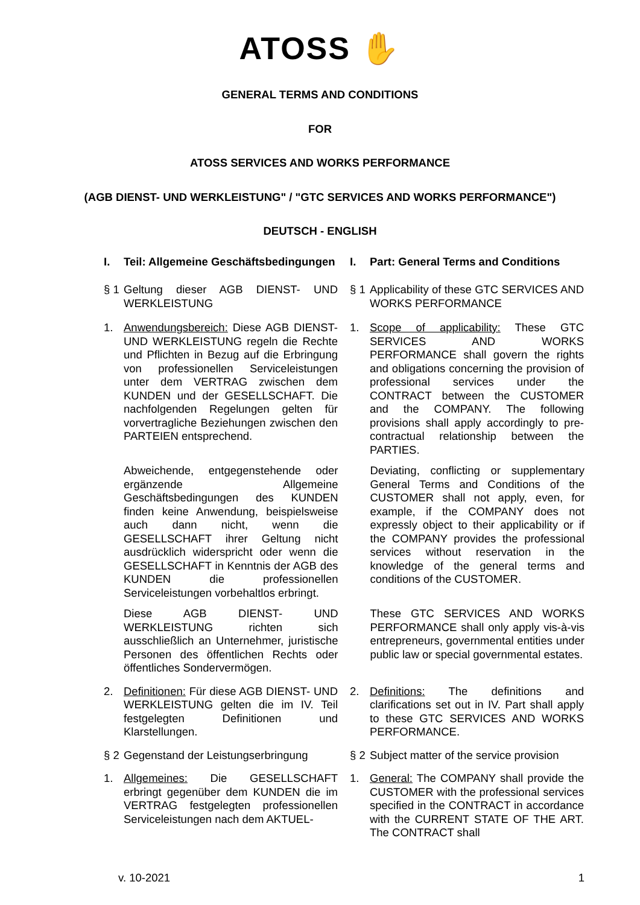ATOSS ✋
GENERAL TERMS AND CONDITIONS
FOR
ATOSS SERVICES AND WORKS PERFORMANCE
(AGB DIENST- UND WERKLEISTUNG" / "GTC SERVICES AND WORKS PERFORMANCE")
DEUTSCH - ENGLISH
I. Teil: Allgemeine Geschäftsbedingungen
I. Part: General Terms and Conditions
§ 1 Geltung dieser AGB DIENST- UND WERKLEISTUNG
§ 1 Applicability of these GTC SERVICES AND WORKS PERFORMANCE
1. Anwendungsbereich: Diese AGB DIENST- UND WERKLEISTUNG regeln die Rechte und Pflichten in Bezug auf die Erbringung von professionellen Serviceleistungen unter dem VERTRAG zwischen dem KUNDEN und der GESELLSCHAFT. Die nachfolgenden Regelungen gelten für vorvertragliche Beziehungen zwischen den PARTEIEN entsprechend.
1. Scope of applicability: These GTC SERVICES AND WORKS PERFORMANCE shall govern the rights and obligations concerning the provision of professional services under the CONTRACT between the CUSTOMER and the COMPANY. The following provisions shall apply accordingly to pre-contractual relationship between the PARTIES.
Abweichende, entgegenstehende oder ergänzende Allgemeine Geschäftsbedingungen des KUNDEN finden keine Anwendung, beispielsweise auch dann nicht, wenn die GESELLSCHAFT ihrer Geltung nicht ausdrücklich widerspricht oder wenn die GESELLSCHAFT in Kenntnis der AGB des KUNDEN die professionellen Serviceleistungen vorbehaltlos erbringt.
Deviating, conflicting or supplementary General Terms and Conditions of the CUSTOMER shall not apply, even, for example, if the COMPANY does not expressly object to their applicability or if the COMPANY provides the professional services without reservation in the knowledge of the general terms and conditions of the CUSTOMER.
Diese AGB DIENST- UND WERKLEISTUNG richten sich ausschließlich an Unternehmer, juristische Personen des öffentlichen Rechts oder öffentliches Sondervermögen.
These GTC SERVICES AND WORKS PERFORMANCE shall only apply vis-à-vis entrepreneurs, governmental entities under public law or special governmental estates.
2. Definitionen: Für diese AGB DIENST- UND WERKLEISTUNG gelten die im IV. Teil festgelegten Definitionen und Klarstellungen.
2. Definitions: The definitions and clarifications set out in IV. Part shall apply to these GTC SERVICES AND WORKS PERFORMANCE.
§ 2 Gegenstand der Leistungserbringung
§ 2 Subject matter of the service provision
1. Allgemeines: Die GESELLSCHAFT erbringt gegenüber dem KUNDEN die im VERTRAG festgelegten professionellen Serviceleistungen nach dem AKTUEL-
1. General: The COMPANY shall provide the CUSTOMER with the professional services specified in the CONTRACT in accordance with the CURRENT STATE OF THE ART. The CONTRACT shall
v. 10-2021 1